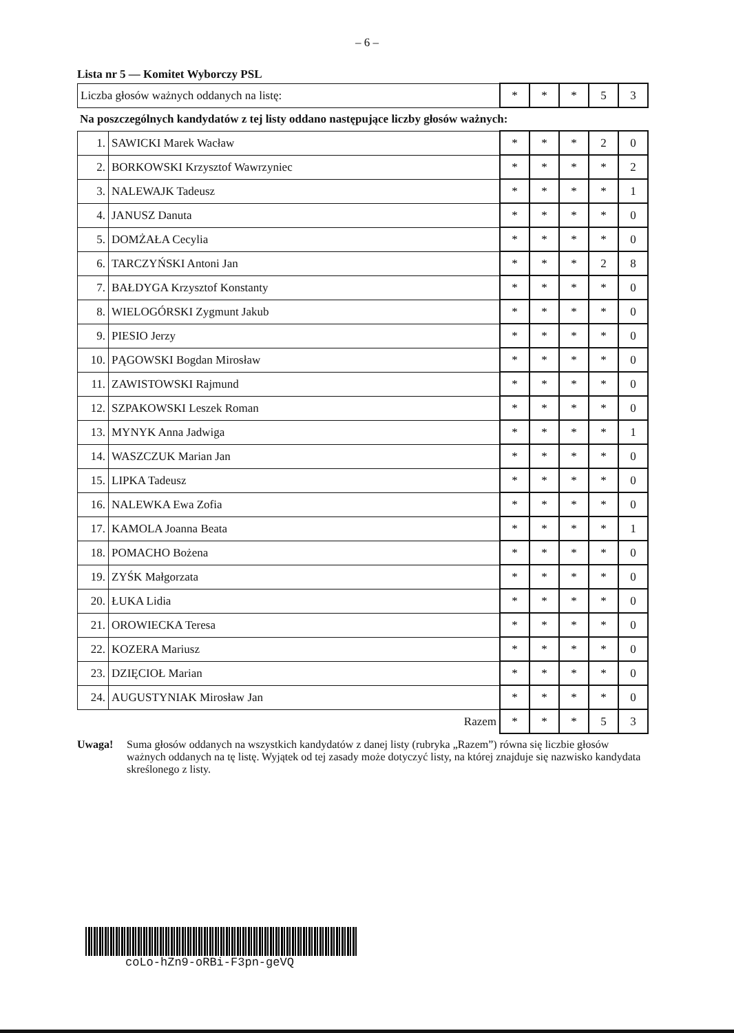– 6 –
Lista nr 5 — Komitet Wyborczy PSL
| Liczba głosów ważnych oddanych na listę: | * | * | * | 5 | 3 |
Na poszczególnych kandydatów z tej listy oddano następujące liczby głosów ważnych:
| 1. | SAWICKI Marek Wacław | * | * | * | 2 | 0 |
| 2. | BORKOWSKI Krzysztof Wawrzyniec | * | * | * | * | 2 |
| 3. | NALEWAJK Tadeusz | * | * | * | * | 1 |
| 4. | JANUSZ Danuta | * | * | * | * | 0 |
| 5. | DOMŻAŁA Cecylia | * | * | * | * | 0 |
| 6. | TARCZYŃSKI Antoni Jan | * | * | * | 2 | 8 |
| 7. | BAŁDYGA Krzysztof Konstanty | * | * | * | * | 0 |
| 8. | WIELOGÓRSKI Zygmunt Jakub | * | * | * | * | 0 |
| 9. | PIESIO Jerzy | * | * | * | * | 0 |
| 10. | PĄGOWSKI Bogdan Mirosław | * | * | * | * | 0 |
| 11. | ZAWISTOWSKI Rajmund | * | * | * | * | 0 |
| 12. | SZPAKOWSKI Leszek Roman | * | * | * | * | 0 |
| 13. | MYNYK Anna Jadwiga | * | * | * | * | 1 |
| 14. | WASZCZUK Marian Jan | * | * | * | * | 0 |
| 15. | LIPKA Tadeusz | * | * | * | * | 0 |
| 16. | NALEWKA Ewa Zofia | * | * | * | * | 0 |
| 17. | KAMOLA Joanna Beata | * | * | * | * | 1 |
| 18. | POMACHO Bożena | * | * | * | * | 0 |
| 19. | ZYŚK Małgorzata | * | * | * | * | 0 |
| 20. | ŁUKA Lidia | * | * | * | * | 0 |
| 21. | OROWIECKA Teresa | * | * | * | * | 0 |
| 22. | KOZERA Mariusz | * | * | * | * | 0 |
| 23. | DZIĘCIOŁ Marian | * | * | * | * | 0 |
| 24. | AUGUSTYNIAK Mirosław Jan | * | * | * | * | 0 |
| Razem | | * | * | * | 5 | 3 |
Uwaga! Suma głosów oddanych na wszystkich kandydatów z danej listy (rubryka „Razem”) równa się liczbie głosów ważnych oddanych na tę listę. Wyjątek od tej zasady może dotyczyć listy, na której znajduje się nazwisko kandydata skreślonego z listy.
coLo-hZn9-oRBi-F3pn-geVQ